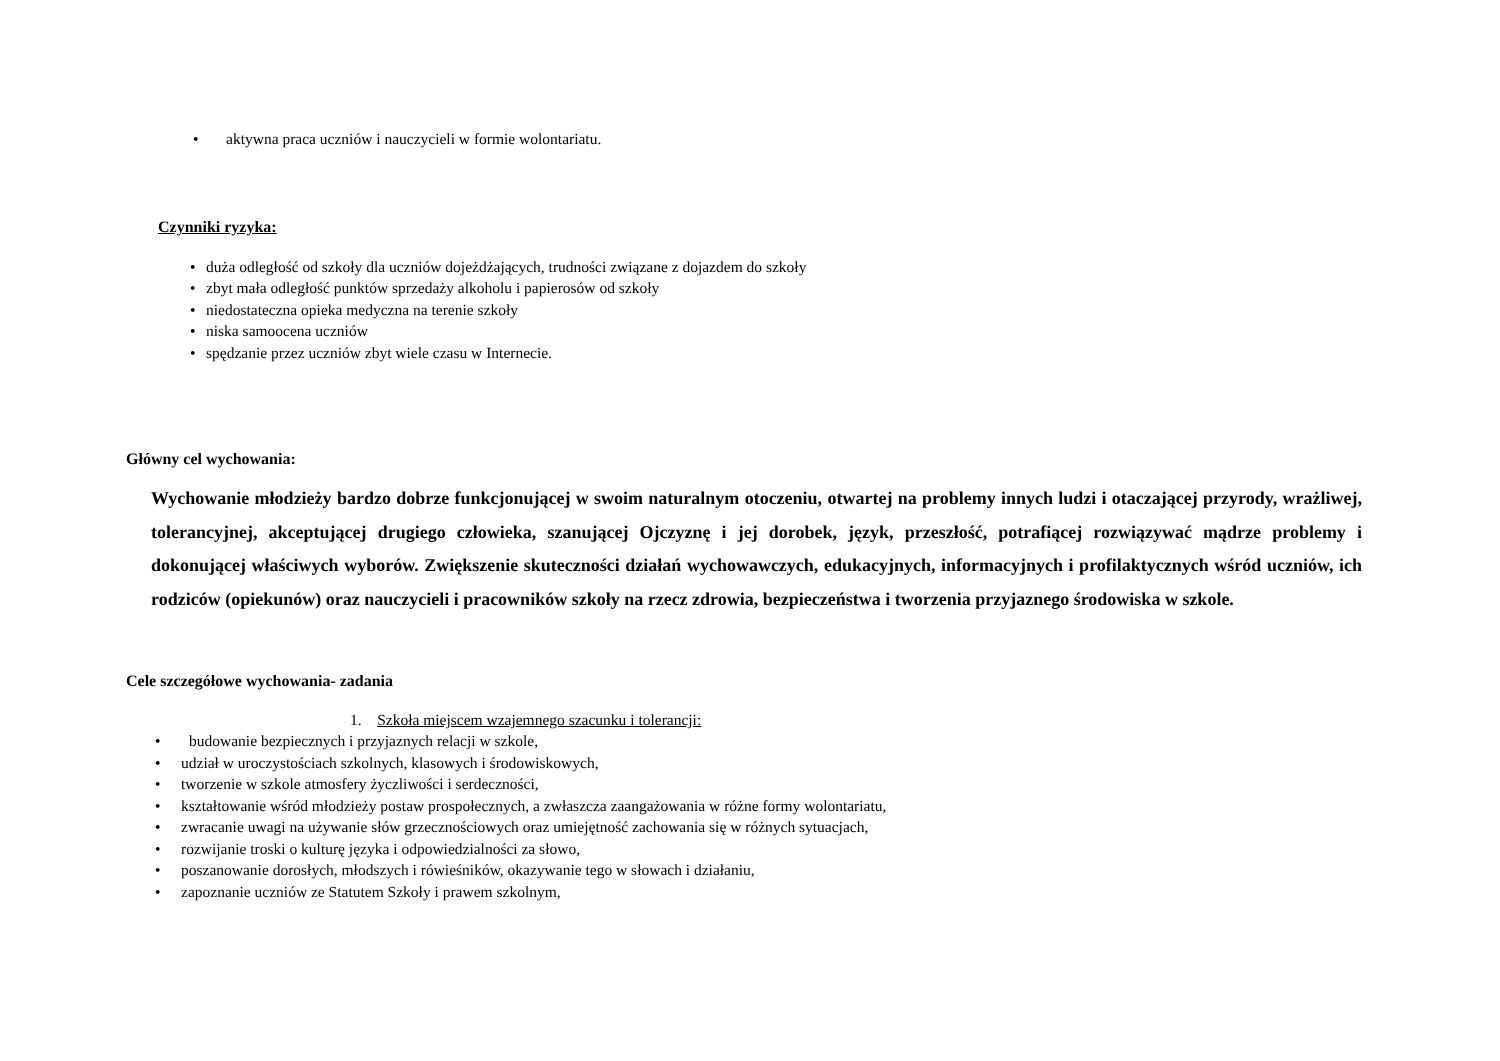• aktywna praca uczniów i nauczycieli w formie wolontariatu.
Czynniki ryzyka:
• duża odległość od szkoły dla uczniów dojeżdżających, trudności związane z dojazdem do szkoły
• zbyt mała odległość punktów sprzedaży alkoholu i papierosów od szkoły
• niedostateczna opieka medyczna na terenie szkoły
• niska samoocena uczniów
• spędzanie przez uczniów zbyt wiele czasu w Internecie.
Główny cel wychowania:
Wychowanie młodzieży bardzo dobrze funkcjonującej w swoim naturalnym otoczeniu, otwartej na problemy innych ludzi i otaczającej przyrody, wrażliwej, tolerancyjnej, akceptującej drugiego człowieka, szanującej Ojczyznę i jej dorobek, język, przeszłość, potrafiącej rozwiązywać mądrze problemy i dokonującej właściwych wyborów. Zwiększenie skuteczności działań wychowawczych, edukacyjnych, informacyjnych i profilaktycznych wśród uczniów, ich rodziców (opiekunów) oraz nauczycieli i pracowników szkoły na rzecz zdrowia, bezpieczeństwa i tworzenia przyjaznego środowiska w szkole.
Cele szczegółowe wychowania- zadania
1. Szkoła miejscem wzajemnego szacunku i tolerancji:
• budowanie bezpiecznych i przyjaznych relacji w szkole,
• udział w uroczystościach szkolnych, klasowych i środowiskowych,
• tworzenie w szkole atmosfery życzliwości i serdeczności,
• kształtowanie wśród młodzieży postaw prospołecznych, a zwłaszcza zaangażowania w różne formy wolontariatu,
• zwracanie uwagi na używanie słów grzecznościowych oraz umiejętność zachowania się w różnych sytuacjach,
• rozwijanie troski o kulturę języka i odpowiedzialności za słowo,
• poszanowanie dorosłych, młodszych i rówieśników, okazywanie tego w słowach i działaniu,
• zapoznanie uczniów ze Statutem Szkoły i prawem szkolnym,